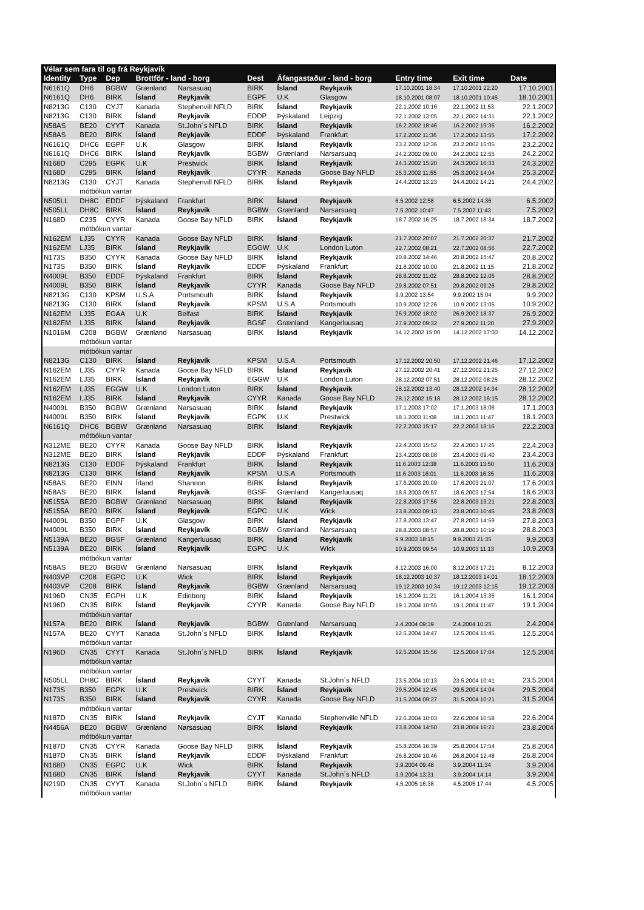| Vélar sem fara til og frá Reykjavík | | | | | | | | | | |
| --- | --- | --- | --- | --- | --- | --- | --- | --- | --- | --- |
| Identity | Type | Dep | Brottför - land - borg | | Dest | Áfangastaður - land - borg | | Entry time | Exit time | Date |
| N6161Q | DH6 | BGBW | Grænland | Narsasuaq | BIRK | Ísland | Reykjavík | 17.10.2001 18:34 | 17.10.2001 22:20 | 17.10.2001 |
| N6161Q | DH6 | BIRK | Ísland | Reykjavík | EGPF | U.K | Glasgow | 18.10.2001 08:07 | 18.10.2001 10:45 | 18.10.2001 |
| N8213G | C130 | CYJT | Kanada | Stephenvill NFLD | BIRK | Ísland | Reykjavík | 22.1.2002 10:16 | 22.1.2002 11:53 | 22.1.2002 |
| N8213G | C130 | BIRK | Ísland | Reykjavík | EDDP | Þýskaland | Leipzig | 22.1.2002 13:05 | 22.1.2002 14:31 | 22.1.2002 |
| N58AS | BE20 | CYYT | Kanada | St.John´s NFLD | BIRK | Ísland | Reykjavík | 16.2.2002 18:46 | 16.2.2002 19:36 | 16.2.2002 |
| N58AS | BE20 | BIRK | Ísland | Reykjavík | EDDF | Þýskaland | Frankfurt | 17.2.2002 11:36 | 17.2.2002 13:55 | 17.2.2002 |
| N6161Q | DHC6 | EGPF | U.K | Glasgow | BIRK | Ísland | Reykjavík | 23.2.2002 12:36 | 23.2.2002 15:05 | 23.2.2002 |
| N6161Q | DHC6 | BIRK | Ísland | Reykjavík | BGBW | Grænland | Narsarsuaq | 24.2.2002 09:00 | 24.2.2002 12:55 | 24.2.2002 |
| N168D | C295 | EGPK | U.K | Prestwick | BIRK | Ísland | Reykjavík | 24.3.2002 15:20 | 24.3.2002 16:33 | 24.3.2002 |
| N168D | C295 | BIRK | Ísland | Reykjavík | CYYR | Kanada | Goose Bay NFLD | 25.3.2002 11:55 | 25.3.2002 14:04 | 25.3.2002 |
| N8213G | C130 | CYJT | Kanada | Stephenvill NFLD | BIRK | Ísland | Reykjavík | 24.4.2002 13:23 | 24.4.2002 14:21 | 24.4.2002 |
| | mótbókun vantar | | | | | | | | | |
| N505LL | DH8C | EDDF | Þýskaland | Frankfurt | BIRK | Ísland | Reykjavík | 6.5.2002 12:58 | 6.5.2002 14:36 | 6.5.2002 |
| N505LL | DH8C | BIRK | Ísland | Reykjavík | BGBW | Grænland | Narsarsuaq | 7.5.2002 10:47 | 7.5.2002 11:43 | 7.5.2002 |
| N168D | C235 | CYYR | Kanada | Goose Bay NFLD | BIRK | Ísland | Reykjavík | 18.7.2002 16:25 | 18.7.2002 18:34 | 18.7.2002 |
| | mótbókun vantar | | | | | | | | | |
| N162EM | LJ35 | CYYR | Kanada | Goose Bay NFLD | BIRK | Ísland | Reykjavík | 21.7.2002 20:07 | 21.7.2002 20:37 | 21.7.2002 |
| N162EM | LJ35 | BIRK | Ísland | Reykjavík | EGGW | U.K | London Luton | 22.7.2002 08:21 | 22.7.2002 08:56 | 22.7.2002 |
| N173S | B350 | CYYR | Kanada | Goose Bay NFLD | BIRK | Ísland | Reykjavík | 20.8.2002 14:46 | 20.8.2002 15:47 | 20.8.2002 |
| N173S | B350 | BIRK | Ísland | Reykjavík | EDDF | Þýskaland | Frankfurt | 21.8.2002 10:00 | 21.8.2002 11:15 | 21.8.2002 |
| N4009L | B350 | EDDF | Þýskaland | Frankfurt | BIRK | Ísland | Reykjavík | 28.8.2002 11:02 | 28.8.2002 12:06 | 28.8.2002 |
| N4009L | B350 | BIRK | Ísland | Reykjavík | CYYR | Kanada | Goose Bay NFLD | 29.8.2002 07:51 | 29.8.2002 09:26 | 29.8.2002 |
| N8213G | C130 | KPSM | U.S.A | Portsmouth | BIRK | Ísland | Reykjavík | 9.9.2002 13:54 | 9.9.2002 15:04 | 9.9.2002 |
| N8213G | C130 | BIRK | Ísland | Reykjavík | KPSM | U.S.A | Portsmouth | 10.9.2002 12:26 | 10.9.2002 13:05 | 10.9.2002 |
| N162EM | LJ35 | EGAA | U.K | Belfast | BIRK | Ísland | Reykjavík | 26.9.2002 18:02 | 26.9.2002 18:37 | 26.9.2002 |
| N162EM | LJ35 | BIRK | Ísland | Reykjavík | BGSF | Grænland | Kangerluusaq | 27.9.2002 09:32 | 27.9.2002 11:20 | 27.9.2002 |
| N1016M | C208 | BGBW | Grænland | Narsasuaq | BIRK | Ísland | Reykjavík | 14.12.2002 15:00 | 14.12.2002 17:00 | 14.12.2002 |
| | mótbókun vantar | | | | | | | | | |
| | mótbókun vantar | | | | | | | | | |
| N8213G | C130 | BIRK | Ísland | Reykjavík | KPSM | U.S.A | Portsmouth | 17.12.2002 20:50 | 17.12.2002 21:46 | 17.12.2002 |
| N162EM | LJ35 | CYYR | Kanada | Goose Bay NFLD | BIRK | Ísland | Reykjavík | 27.12.2002 20:41 | 27.12.2002 21:25 | 27.12.2002 |
| N162EM | LJ35 | BIRK | Ísland | Reykjavík | EGGW | U.K | London Luton | 28.12.2002 07:51 | 28.12.2002 08:25 | 28.12.2002 |
| N162EM | LJ35 | EGGW | U.K | London Luton | BIRK | Ísland | Reykjavík | 28.12.2002 13:40 | 28.12.2002 14:34 | 28.12.2002 |
| N162EM | LJ35 | BIRK | Ísland | Reykjavík | CYYR | Kanada | Goose Bay NFLD | 28.12.2002 15:18 | 28.12.2002 16:15 | 28.12.2002 |
| N4009L | B350 | BGBW | Grænland | Narsasuaq | BIRK | Ísland | Reykjavík | 17.1.2003 17:02 | 17.1.2003 18:06 | 17.1.2003 |
| N4009L | B350 | BIRK | Ísland | Reykjavík | EGPK | U.K | Prestwick | 18.1.2003 11:08 | 18.1.2003 11:47 | 18.1.2003 |
| N6161Q | DHC6 | BGBW | Grænland | Narsasuaq | BIRK | Ísland | Reykjavík | 22.2.2003 15:17 | 22.2.2003 18:16 | 22.2.2003 |
| | mótbókun vantar | | | | | | | | | |
| N312ME | BE20 | CYYR | Kanada | Goose Bay NFLD | BIRK | Ísland | Reykjavík | 22.4.2003 15:52 | 22.4.2003 17:26 | 22.4.2003 |
| N312ME | BE20 | BIRK | Ísland | Reykjavík | EDDF | Þýskaland | Frankfurt | 23.4.2003 08:08 | 23.4.2003 09:40 | 23.4.2003 |
| N8213G | C130 | EDDF | Þýskaland | Frankfurt | BIRK | Ísland | Reykjavík | 11.6.2003 12:38 | 11.6.2003 13:50 | 11.6.2003 |
| N8213G | C130 | BIRK | Ísland | Reykjavík | KPSM | U.S.A | Portsmouth | 11.6.2003 16:01 | 11.6.2003 16:35 | 11.6.2003 |
| N58AS | BE20 | EINN | Írland | Shannon | BIRK | Ísland | Reykjavík | 17.6.2003 20:09 | 17.6.2003 21:07 | 17.6.2003 |
| N58AS | BE20 | BIRK | Ísland | Reykjavík | BGSF | Grænland | Kangerluusaq | 18.6.2003 09:57 | 18.6.2003 12:54 | 18.6.2003 |
| N5155A | BE20 | BGBW | Grænland | Narsasuaq | BIRK | Ísland | Reykjavík | 22.8.2003 17:56 | 22.8.2003 19:21 | 22.8.2003 |
| N5155A | BE20 | BIRK | Ísland | Reykjavík | EGPC | U.K | Wick | 23.8.2003 09:13 | 23.8.2003 10:45 | 23.8.2003 |
| N4009L | B350 | EGPF | U.K | Glasgow | BIRK | Ísland | Reykjavík | 27.8.2003 13:47 | 27.8.2003 14:59 | 27.8.2003 |
| N4009L | B350 | BIRK | Ísland | Reykjavík | BGBW | Grænland | Narsarsuaq | 28.8.2003 08:57 | 28.8.2003 10:19 | 28.8.2003 |
| N5139A | BE20 | BGSF | Grænland | Kangerluusaq | BIRK | Ísland | Reykjavík | 9.9.2003 18:15 | 9.9.2003 21:35 | 9.9.2003 |
| N5139A | BE20 | BIRK | Ísland | Reykjavík | EGPC | U.K | Wick | 10.9.2003 09:54 | 10.9.2003 11:13 | 10.9.2003 |
| | mótbókun vantar | | | | | | | | | |
| N58AS | BE20 | BGBW | Grænland | Narsasuaq | BIRK | Ísland | Reykjavík | 8.12.2003 16:00 | 8.12.2003 17:21 | 8.12.2003 |
| N403VP | C208 | EGPC | U.K | Wick | BIRK | Ísland | Reykjavík | 18.12.2003 10:37 | 18.12.2003 14:01 | 18.12.2003 |
| N403VP | C208 | BIRK | Ísland | Reykjavík | BGBW | Grænland | Narsarsuaq | 19.12.2003 10:34 | 19.12.2003 12:15 | 19.12.2003 |
| N196D | CN35 | EGPH | U.K | Edinborg | BIRK | Ísland | Reykjavík | 16.1.2004 11:21 | 16.1.2004 13:35 | 16.1.2004 |
| N196D | CN35 | BIRK | Ísland | Reykjavík | CYYR | Kanada | Goose Bay NFLD | 19.1.2004 10:55 | 19.1.2004 11:47 | 19.1.2004 |
| | mótbókun vantar | | | | | | | | | |
| N157A | BE20 | BIRK | Ísland | Reykjavík | BGBW | Grænland | Narsarsuaq | 2.4.2004 09:39 | 2.4.2004 10:25 | 2.4.2004 |
| N157A | BE20 | CYYT | Kanada | St.John´s NFLD | BIRK | Ísland | Reykjavík | 12.5.2004 14:47 | 12.5.2004 15:45 | 12.5.2004 |
| | mótbókun vantar | | | | | | | | | |
| N196D | CN35 | CYYT | Kanada | St.John´s NFLD | BIRK | Ísland | Reykjavík | 12.5.2004 15:56 | 12.5.2004 17:04 | 12.5.2004 |
| | mótbókun vantar | | | | | | | | | |
| | mótbókun vantar | | | | | | | | | |
| N505LL | DH8C | BIRK | Ísland | Reykjavík | CYYT | Kanada | St.John´s NFLD | 23.5.2004 10:13 | 23.5.2004 10:41 | 23.5.2004 |
| N173S | B350 | EGPK | U.K | Prestwick | BIRK | Ísland | Reykjavík | 29.5.2004 12:45 | 29.5.2004 14:04 | 29.5.2004 |
| N173S | B350 | BIRK | Ísland | Reykjavík | CYYR | Kanada | Goose Bay NFLD | 31.5.2004 09:27 | 31.5.2004 10:21 | 31.5.2004 |
| | mótbókun vantar | | | | | | | | | |
| N187D | CN35 | BIRK | Ísland | Reykjavík | CYJT | Kanada | Stephenville NFLD | 22.6.2004 10:03 | 22.6.2004 10:58 | 22.6.2004 |
| N4456A | BE20 | BGBW | Grænland | Narsasuaq | BIRK | Ísland | Reykjavík | 23.8.2004 14:50 | 23.8.2004 16:21 | 23.8.2004 |
| | mótbókun vantar | | | | | | | | | |
| N187D | CN35 | CYYR | Kanada | Goose Bay NFLD | BIRK | Ísland | Reykjavík | 25.8.2004 16:39 | 25.8.2004 17:54 | 25.8.2004 |
| N187D | CN35 | BIRK | Ísland | Reykjavík | EDDF | Þýskaland | Frankfurt | 26.8.2004 10:46 | 26.8.2004 12:48 | 26.8.2004 |
| N168D | CN35 | EGPC | U.K | Wick | BIRK | Ísland | Reykjavík | 3.9.2004 09:48 | 3.9.2004 11:34 | 3.9.2004 |
| N168D | CN35 | BIRK | Ísland | Reykjavík | CYYT | Kanada | St.John´s NFLD | 3.9.2004 13:31 | 3.9.2004 14:14 | 3.9.2004 |
| N219D | CN35 | CYYT | Kanada | St.John´s NFLD | BIRK | Ísland | Reykjavík | 4.5.2005 16:38 | 4.5.2005 17:44 | 4.5.2005 |
| | mótbókun vantar | | | | | | | | | |